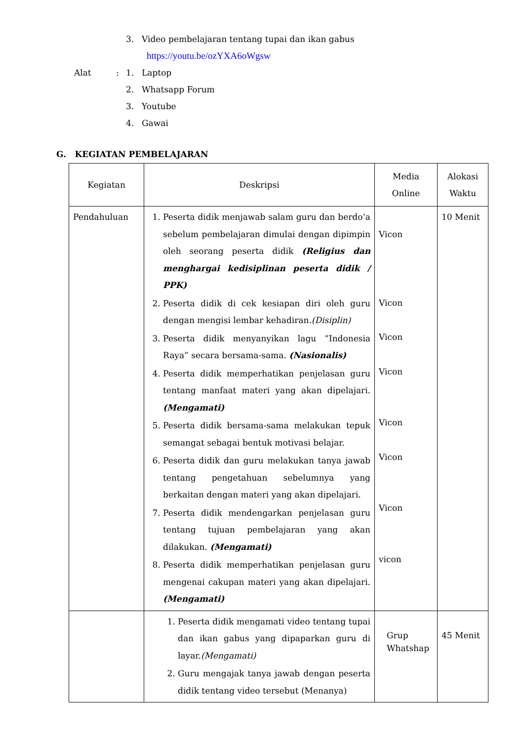3. Video pembelajaran tentang tupai dan ikan gabus
https://youtu.be/ozYXA6oWgsw
Alat: 1. Laptop
2. Whatsapp Forum
3. Youtube
4. Gawai
G. KEGIATAN PEMBELAJARAN
| Kegiatan | Deskripsi | Media Online | Alokasi Waktu |
| Pendahuluan | 1. Peserta didik menjawab salam guru dan berdo’a sebelum pembelajaran dimulai dengan dipimpin oleh seorang peserta didik (Religius dan menghargai kedisiplinan peserta didik / PPK) 2. Peserta didik di cek kesiapan diri oleh guru dengan mengisi lembar kehadiran. (Disiplin) 3. Peserta didik menyanyikan lagu ”Indonesia Raya” secara bersama-sama. (Nasionalis) 4. Peserta didik memperhatikan penjelasan guru tentang manfaat materi yang akan dipelajari. (Mengamati) 5. Peserta didik bersama-sama melakukan tepuk semangat sebagai bentuk motivasi belajar. 6. Peserta didik dan guru melakukan tanya jawab tentang pengetahuan sebelumnya yang berkaitan dengan materi yang akan dipelajari. 7. Peserta didik mendengarkan penjelasan guru tentang tujuan pembelajaran yang akan dilakukan. (Mengamati) 8. Peserta didik memperhatikan penjelasan guru mengenai cakupan materi yang akan dipelajari. (Mengamati) | Vicon Vicon Vicon Vicon Vicon Vicon Vicon vicon | 10 Menit |
| | 1. Peserta didik mengamati video tentang tupai dan ikan gabus yang dipaparkan guru di layar. (Mengamati) 2. Guru mengajak tanya jawab dengan peserta didik tentang video tersebut (Menanya) | Grup Whatshap | 45 Menit |